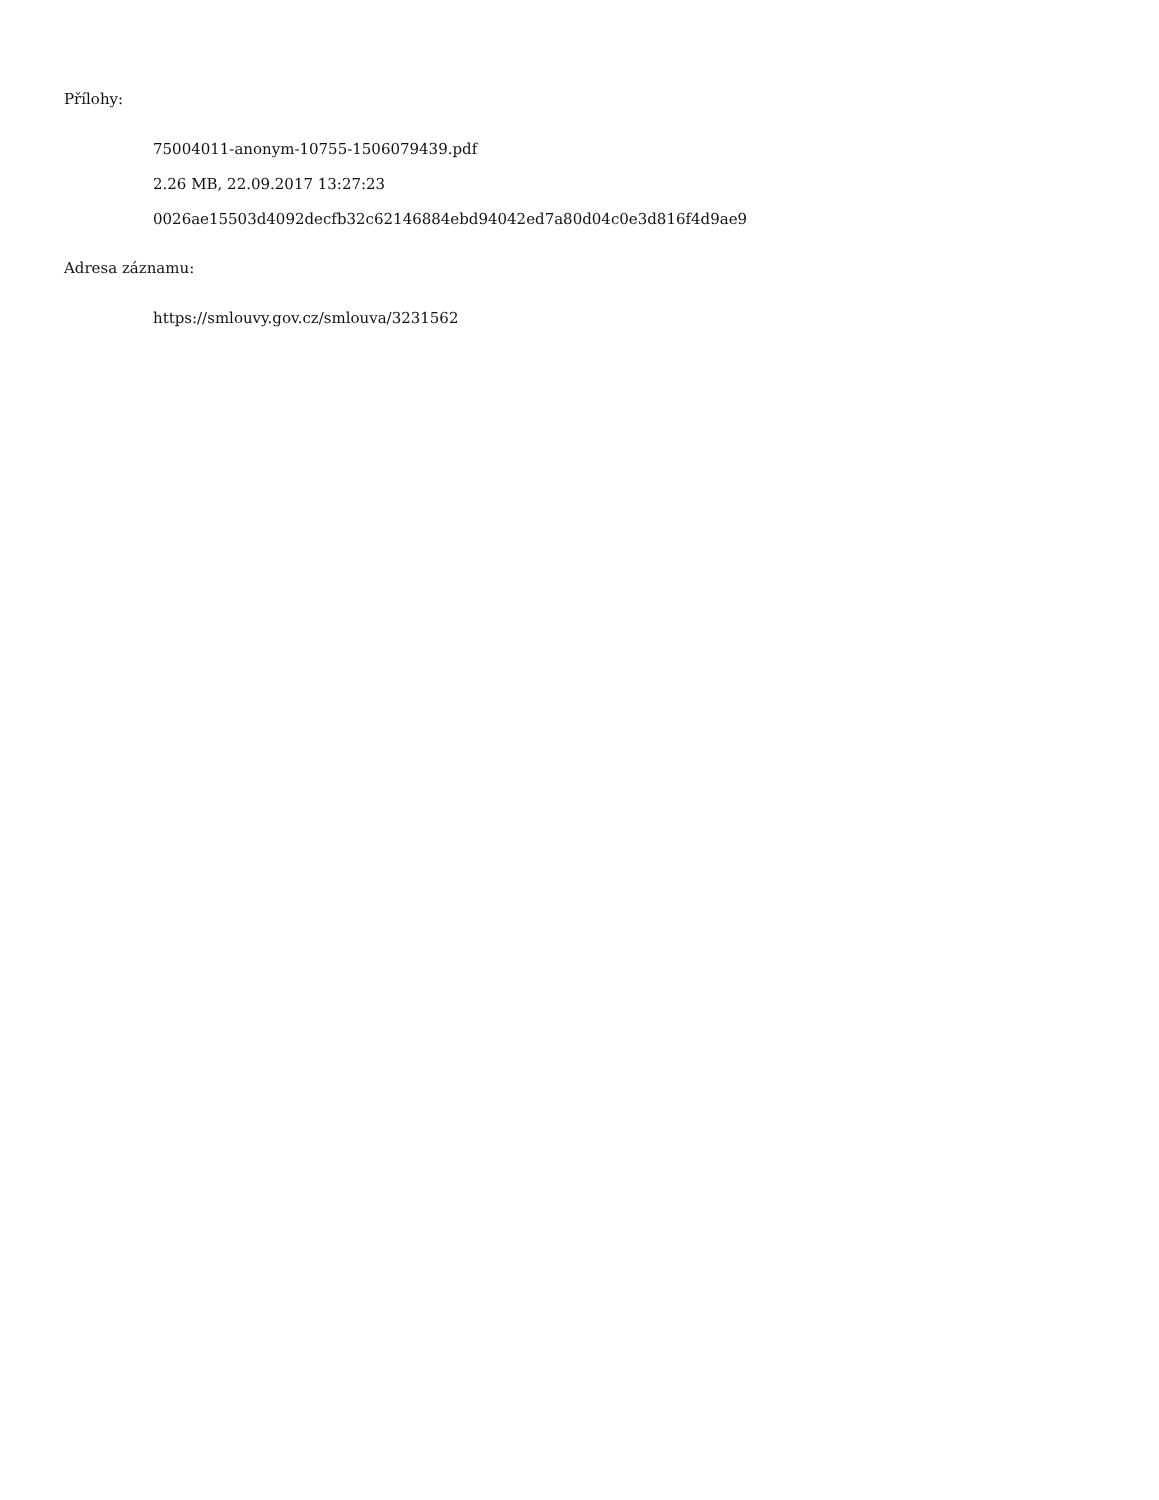Přílohy:
75004011-anonym-10755-1506079439.pdf
2.26 MB, 22.09.2017 13:27:23
0026ae15503d4092decfb32c62146884ebd94042ed7a80d04c0e3d816f4d9ae9
Adresa záznamu:
https://smlouvy.gov.cz/smlouva/3231562